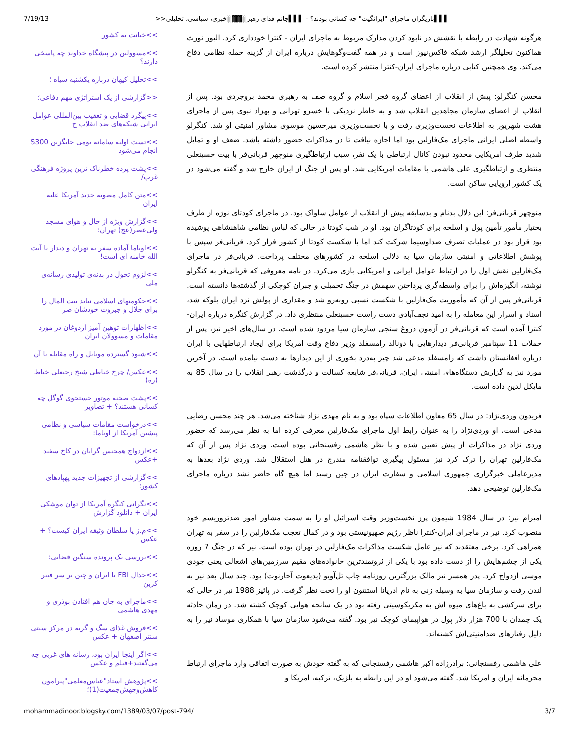7/19/13 ▌▌▌بازیگران ماجرای "ایرانگیت" چه کسانی بودند؟ - ▌▌▌جانم فدای رهبر░▓▓░خبری، سیاسی، تحلیلی<<
هرگونه شهادت در رابطه با نقشش در نابود کردن مدارک مربوط به ماجرای ایران - کنترا خودداری کرد. الیور نورث هماکنون تحلیلگر ارشد شبکه فاکس‌نیوز است و در همه گفت‌وگوهایش درباره ایران از گزینه حمله نظامی دفاع می‌کند. وی همچنین کتابی درباره ماجرای ایران-کنترا منتشر کرده است.
محسن کنگرلو: پیش از انقلاب از اعضای گروه فجر اسلام و گروه صف به رهبری محمد بروجردی بود. پس از انقلاب از اعضای سازمان مجاهدین انقلاب شد و به خاطر نزدیکی با خسرو تهرانی و بهزاد نبوی پس از ماجرای هشت شهریور به اطلاعات نخست‌وزیری رفت و با نخست‌وزیری میرحسین موسوی مشاور امنیتی او شد. کنگرلو واسطه اصلی ایرانی ماجرای مک‌فارلین بود اما اجازه نیافت تا در مذاکرات حضور داشته باشد. ضعف او و تمایل شدید طرف امریکایی محدود نبودن کانال ارتباطی با یک نفر، سبب ارتباطگیری منوچهر قربانی‌فر با بیت حسینعلی منتظری و ارتباطگیری علی هاشمی با مقامات امریکایی شد. او پس از جنگ از ایران خارج شد و گفته می‌شود در یک کشور اروپایی ساکن است.
منوچهر قربانی‌فر: این دلال بدنام و بدسابقه پیش از انقلاب از عوامل ساواک بود. در ماجرای کودتای نوژه از طرف بختیار مأمور تأمین پول و اسلحه برای کودتاگران بود. او در شب کودتا در حالی که لباس نظامی شاهنشاهی پوشیده بود قرار بود در عملیات تصرف صداوسیما شرکت کند اما با شکست کودتا از کشور فرار کرد. قربانی‌فر سپس با پوشش اطلاعاتی و امنیتی سازمان سیا به دلالی اسلحه در کشورهای مختلف پرداخت. قربانی‌فر در ماجرای مک‌فارلین نقش اول را در ارتباط عوامل ایرانی و امریکایی بازی می‌کرد. در نامه معروفی که قربانی‌فر به کنگرلو نوشته، انگیزه‌اش را برای واسطه‌گری پرداختن سهمش در جنگ تحمیلی و جبران کوچکی از گذشته‌ها دانسته است. قربانی‌فر پس از آن که مأموریت مک‌فارلین با شکست نسبی روبه‌رو شد و مقداری از پولش نزد ایران بلوکه شد، اسناد و اسرار این معامله را به امید نجف‌آبادی دست راست حسینعلی منتظری داد. در گزارش کنگره درباره ایران-کنترا آمده است که قربانی‌فر در آزمون دروغ سنجی سازمان سیا مردود شده است. در سال‌های اخیر نیز، پس از حملات 11 سپتامبر قربانی‌فر دیدارهایی با دونالد رامسفلد وزیر دفاع وقت امریکا برای ایجاد ارتباطهایی با ایران درباره افغانستان داشت که رامسفلد مدعی شد چیز به‌درد بخوری از این دیدارها به دست نیامده است. در آخرین مورد نیز به گزارش دستگاه‌های امنیتی ایران، قربانی‌فر شایعه کسالت و درگذشت رهبر انقلاب را در سال 85 به مایکل لدین داده است.
فریدون وردی‌نژاد: در سال 65 معاون اطلاعات سپاه بود و به نام مهدی نژاد شناخته می‌شد. هر چند محسن رضایی مدعی است، او وردی‌نژاد را به عنوان رابط اول ماجرای مک‌فارلین معرفی کرده اما به نظر می‌رسد که حضور وردی نژاد در مذاکرات از پیش تعیین شده و با نظر هاشمی رفسنجانی بوده است. وردی نژاد پس از آن که مک‌فارلین تهران را ترک کرد نیز مسئول پیگیری توافقنامه مندرج در هتل استقلال شد. وردی نژاد بعدها به مدیرعاملی خبرگزاری جمهوری اسلامی و سفارت ایران در چین رسید اما هیچ گاه حاضر نشد درباره ماجرای مک‌فارلین توضیحی دهد.
امیرام نیر: در سال 1984 شیمون پرز نخست‌وزیر وقت اسرائیل او را به سمت مشاور امور ضدتروریسم خود منصوب کرد. نیر در ماجرای ایران-کنترا ناظر رژیم صهیونیستی بود و در کمال تعجب مک‌فارلین را در سفر به تهران همراهی کرد. برخی معتقدند که نیر عامل شکست مذاکرات مک‌فارلین در تهران بوده است. نیر که در جنگ 7 روزه یکی از چشم‌هایش را از دست داده بود با یکی از ثروتمندترین خانواده‌های مقیم سرزمین‌های اشغالی یعنی جودی موسی ازدواج کرد. پدر همسر نیر مالک بزرگترین روزنامه چاپ تل‌آویو (یدیعوت آحارنوت) بود. چند سال بعد نیر به لندن رفت و سازمان سیا به وسیله زنی به نام ادریانا استنتون او را تحت نظر گرفت. در پائیز 1988 نیر در حالی که برای سرکشی به باغ‌های میوه اش به مکزیکوسیتی رفته بود در یک سانحه هوایی کوچک کشته شد. در زمان حادثه یک چمدان با 700 هزار دلار پول در هواپیمای کوچک نیر بود. گفته می‌شود سازمان سیا با همکاری موساد نیر را به دلیل رفتارهای ضدامنیتی‌اش کشته‌اند.
علی هاشمی رفسنجانی: برادرزاده اکبر هاشمی رفسنجانی که به گفته خودش به صورت اتفاقی وارد ماجرای ارتباط محرمانه ایران و امریکا شد. گفته می‌شود او در این رابطه به بلژیک، ترکیه، امریکا و
>>خیانت به کشور
>>مسوولین در پیشگاه خداوند چه پاسخی دارند؟
>>تحلیل کیهان درباره یکشنبه سیاه ؛
<<گزارشی از یک استراتژی مهم دفاعی؛
>>پیگرد قضایی و تعقیب بین‌المللی عوامل ایرانی شبکه‌های ضد انقلاب ح
>>تست اولیه سامانه بومی جایگزین S300 انجام می‌شود
>>پشت پرده خطرناک ترین پروژه فرهنگی غرب/
>>متن کامل مصوبه جدید آمریکا علیه ایران
>>گزارش ویژه از حال و هوای مسجد ولی‌عصر(عج) تهران؛
>>اوباما آماده سفر به تهران و دیدار با آیت الله خامنه ای است!
>>لزوم تحول در بدنه‌ی تولیدی رسانه‌ی ملی
>>حکومتهای اسلامی نباید بیت المال را برای جلال و جبروت خودشان صر
>>اظهارات توهین آمیز اردوغان در مورد مقامات و مسوولان ایران
>>شنود گسترده موبایل و راه مقابله با آن
>>عکس/ چرخ خیاطی شیخ رجبعلی خیاط (ره)
>>پشت صحنه موتور جستجوی گوگل چه کسانی هستند؟ + تصاویر
>>درخواست مقامات سیاسی و نظامی پیشین آمریکا از اوباما:
>>ازدواج همجنس گرایان در کاخ سفید +عکس
>>گزارشی از تجهیزات جدید پهپادهای کشور؛
>>نگرانی کنگره آمریکا از توان موشکی ایران + دانلود گزارش
>>م.ز یا سلطان وثیقه ایران کیست؟ + عکس
>>بررسی یک پرونده سنگین قضایی:
>>جدال FBI با ایران و چین بر سر فیبر کربن
>>ماجرای به جان هم افتادن بوذری و مهدی هاشمی
>>فروش غذای سگ و گربه در مرکز سیتی سنتر اصفهان + عکس
>>اگر اینجا ایران بود، رسانه های غربی چه می‌گفتند+فیلم و عکس
>>پژوهش استاد"عباس‌معلمی"پیرامون کاهش‌وجهش‌جمعیت(1)؛
mohammadinoor.blogsky.com/1389/03/07/post-794/ 3/7